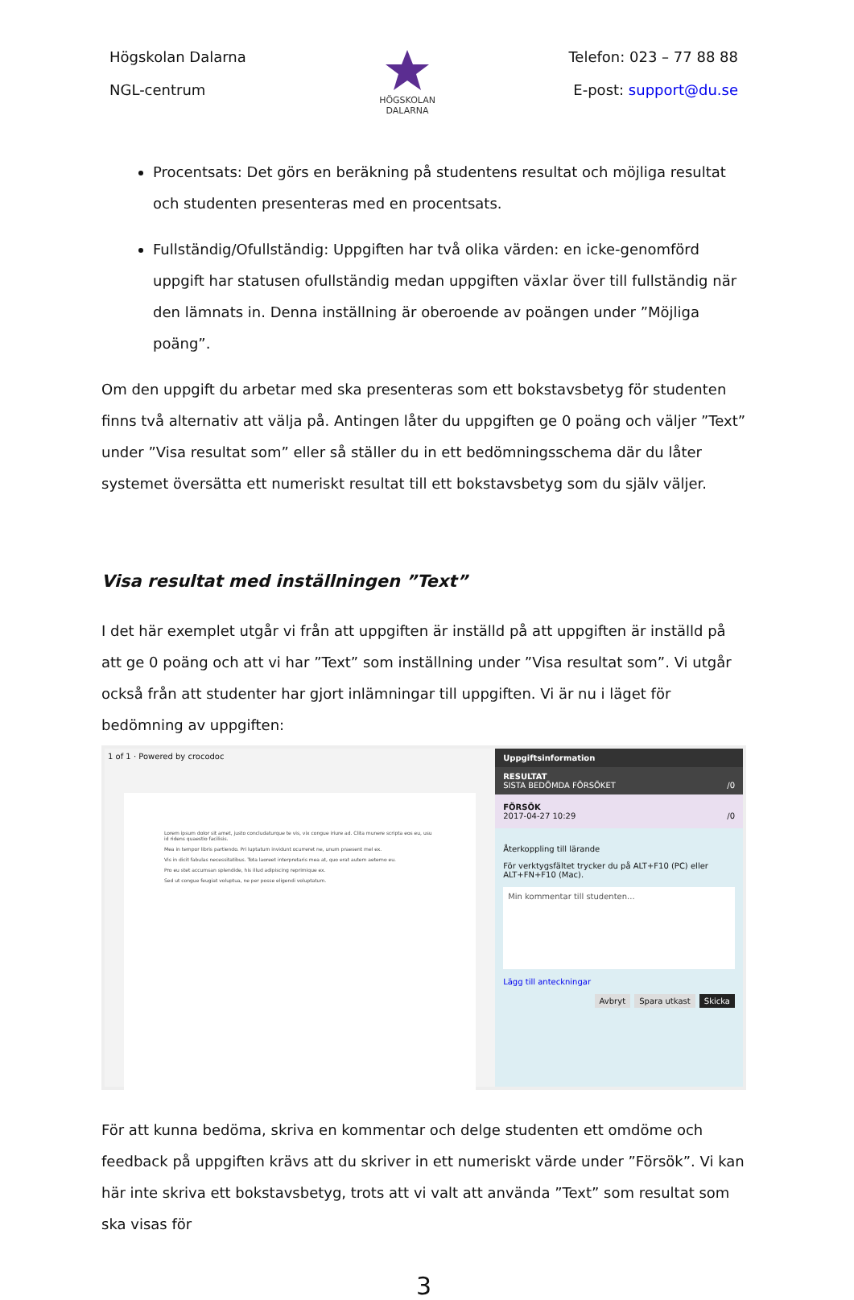Högskolan Dalarna
NGL-centrum
HÖGSKOLAN
DALARNA
Telefon: 023 – 77 88 88
E-post: support@du.se
Procentsats: Det görs en beräkning på studentens resultat och möjliga resultat och studenten presenteras med en procentsats.
Fullständig/Ofullständig: Uppgiften har två olika värden: en icke-genomförd uppgift har statusen ofullständig medan uppgiften växlar över till fullständig när den lämnats in. Denna inställning är oberoende av poängen under ”Möjliga poäng”.
Om den uppgift du arbetar med ska presenteras som ett bokstavsbetyg för studenten finns två alternativ att välja på. Antingen låter du uppgiften ge 0 poäng och väljer ”Text” under ”Visa resultat som” eller så ställer du in ett bedömningsschema där du låter systemet översätta ett numeriskt resultat till ett bokstavsbetyg som du själv väljer.
Visa resultat med inställningen ”Text”
I det här exemplet utgår vi från att uppgiften är inställd på att uppgiften är inställd på att ge 0 poäng och att vi har ”Text” som inställning under ”Visa resultat som”. Vi utgår också från att studenter har gjort inlämningar till uppgiften. Vi är nu i läget för bedömning av uppgiften:
1 of 1 · Powered by crocodoc
Lorem ipsum dolor sit amet, justo concludaturque te vis, vix congue iriure ad. Clita munere scripta eos eu, usu id ridens quaestio facilisis.
Mea in tempor libris partiendo. Pri luptatum invidunt ocurreret ne, unum praesent mel ex.
Vis in dicit fabulas necessitatibus. Tota laoreet interpretaris mea at, quo erat autem aeterno eu.
Pro eu stet accumsan splendide, his illud adipiscing reprimique ex.
Sed ut congue feugiat voluptua, ne per posse eligendi voluptatum.
Uppgiftsinformation
RESULTAT
SISTA BEDÖMDA FÖRSÖKET /0
FÖRSÖK
2017-04-27 10:29 /0
Återkoppling till lärande
För verktygsfältet trycker du på ALT+F10 (PC) eller ALT+FN+F10 (Mac).
Min kommentar till studenten...
Lägg till anteckningar
Avbryt Spara utkast Skicka
För att kunna bedöma, skriva en kommentar och delge studenten ett omdöme och feedback på uppgiften krävs att du skriver in ett numeriskt värde under ”Försök”. Vi kan här inte skriva ett bokstavsbetyg, trots att vi valt att använda ”Text” som resultat som ska visas för
3